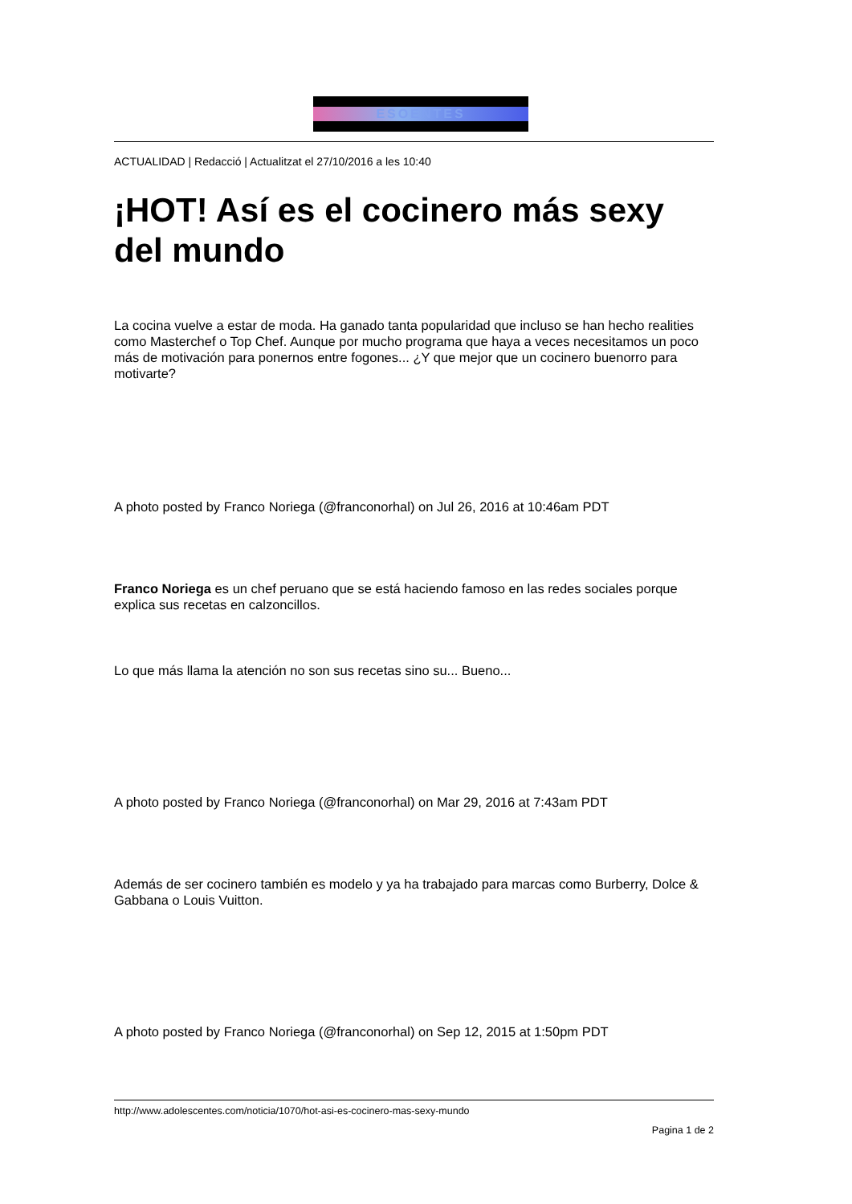ESOENTES
ACTUALIDAD | Redacció | Actualitzat el 27/10/2016 a les 10:40
¡HOT! Así es el cocinero más sexy del mundo
La cocina vuelve a estar de moda. Ha ganado tanta popularidad que incluso se han hecho realities como Masterchef o Top Chef. Aunque por mucho programa que haya a veces necesitamos un poco más de motivación para ponernos entre fogones... ¿Y que mejor que un cocinero buenorro para motivarte?
A photo posted by Franco Noriega (@franconorhal) on Jul 26, 2016 at 10:46am PDT
Franco Noriega es un chef peruano que se está haciendo famoso en las redes sociales porque explica sus recetas en calzoncillos.
Lo que más llama la atención no son sus recetas sino su... Bueno...
A photo posted by Franco Noriega (@franconorhal) on Mar 29, 2016 at 7:43am PDT
Además de ser cocinero también es modelo y ya ha trabajado para marcas como Burberry, Dolce & Gabbana o Louis Vuitton.
A photo posted by Franco Noriega (@franconorhal) on Sep 12, 2015 at 1:50pm PDT
http://www.adolescentes.com/noticia/1070/hot-asi-es-cocinero-mas-sexy-mundo
Pagina 1 de 2